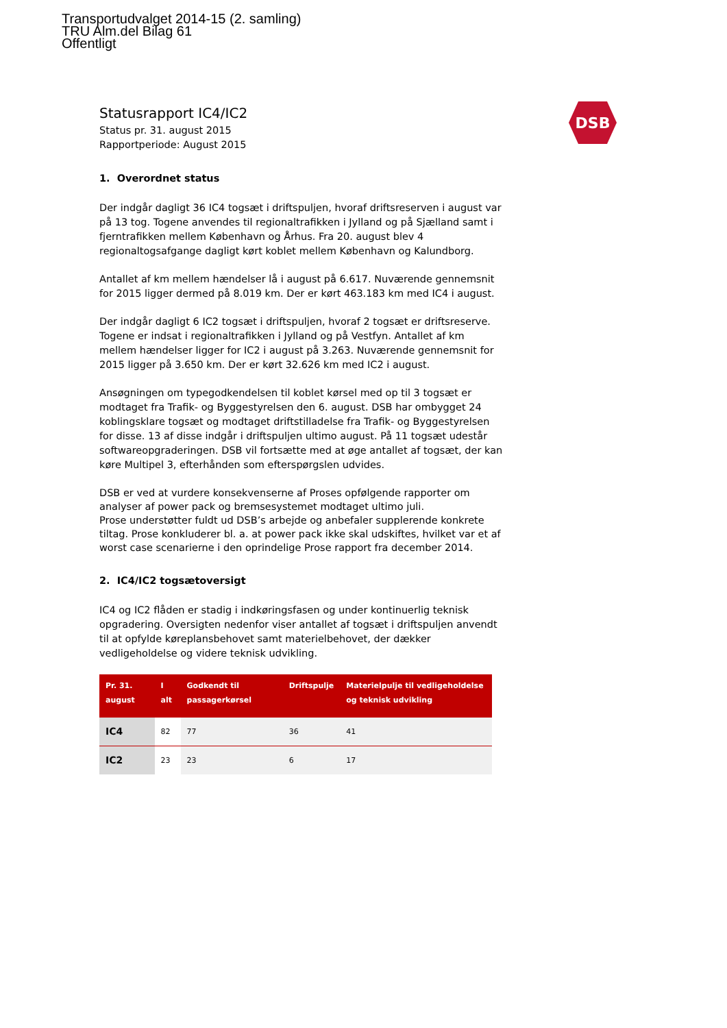Transportudvalget 2014-15 (2. samling)
TRU Alm.del Bilag 61
Offentligt
DSB
Statusrapport IC4/IC2
Status pr. 31. august 2015
Rapportperiode: August 2015
1. Overordnet status
Der indgår dagligt 36 IC4 togsæt i driftspuljen, hvoraf driftsreserven i august var på 13 tog. Togene anvendes til regionaltrafikken i Jylland og på Sjælland samt i fjerntrafikken mellem København og Århus. Fra 20. august blev 4 regionaltogsafgange dagligt kørt koblet mellem København og Kalundborg.
Antallet af km mellem hændelser lå i august på 6.617. Nuværende gennemsnit for 2015 ligger dermed på 8.019 km. Der er kørt 463.183 km med IC4 i august.
Der indgår dagligt 6 IC2 togsæt i driftspuljen, hvoraf 2 togsæt er driftsreserve. Togene er indsat i regionaltrafikken i Jylland og på Vestfyn. Antallet af km mellem hændelser ligger for IC2 i august på 3.263. Nuværende gennemsnit for 2015 ligger på 3.650 km. Der er kørt 32.626 km med IC2 i august.
Ansøgningen om typegodkendelsen til koblet kørsel med op til 3 togsæt er modtaget fra Trafik- og Byggestyrelsen den 6. august. DSB har ombygget 24 koblingsklare togsæt og modtaget driftstilladelse fra Trafik- og Byggestyrelsen for disse. 13 af disse indgår i driftspuljen ultimo august. På 11 togsæt udestår softwareopgraderingen. DSB vil fortsætte med at øge antallet af togsæt, der kan køre Multipel 3, efterhånden som efterspørgslen udvides.
DSB er ved at vurdere konsekvenserne af Proses opfølgende rapporter om analyser af power pack og bremsesystemet modtaget ultimo juli.
Prose understøtter fuldt ud DSB’s arbejde og anbefaler supplerende konkrete tiltag. Prose konkluderer bl. a. at power pack ikke skal udskiftes, hvilket var et af worst case scenarierne i den oprindelige Prose rapport fra december 2014.
2. IC4/IC2 togsætoversigt
IC4 og IC2 flåden er stadig i indkøringsfasen og under kontinuerlig teknisk opgradering. Oversigten nedenfor viser antallet af togsæt i driftspuljen anvendt til at opfylde køreplansbehovet samt materielbehovet, der dækker vedligeholdelse og videre teknisk udvikling.
| Pr. 31. august | I alt | Godkendt til passagerkørsel | Driftspulje | Materielpulje til vedligeholdelse og teknisk udvikling |
| --- | --- | --- | --- | --- |
| IC4 | 82 | 77 | 36 | 41 |
| IC2 | 23 | 23 | 6 | 17 |